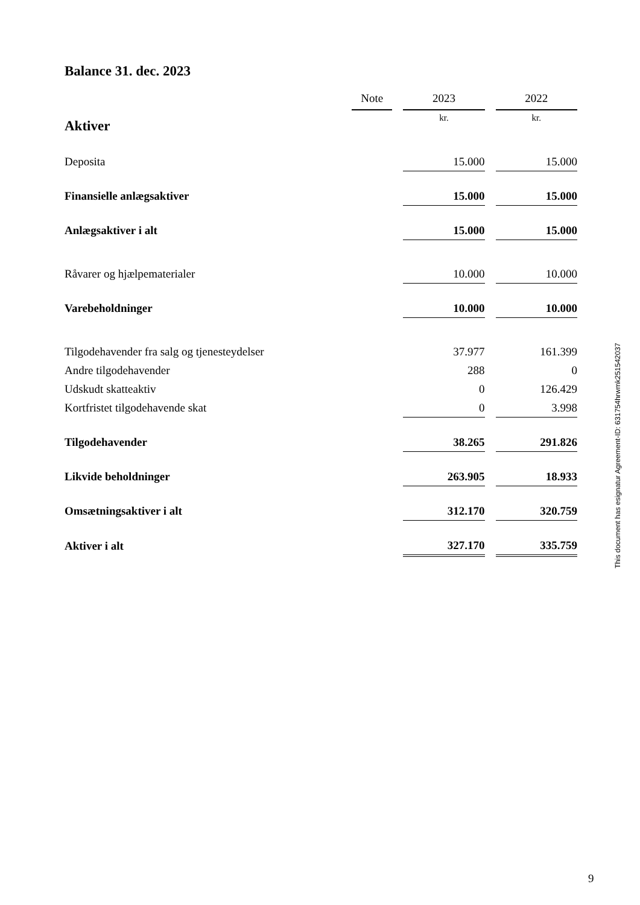Balance 31. dec. 2023
| | Note | | 2023 | | 2022 |
| Aktiver | | | kr. | | kr. |
| Deposita | | | 15.000 | | 15.000 |
| Finansielle anlægsaktiver | | | 15.000 | | 15.000 |
| Anlægsaktiver i alt | | | 15.000 | | 15.000 |
| Råvarer og hjælpematerialer | | | 10.000 | | 10.000 |
| Varebeholdninger | | | 10.000 | | 10.000 |
| Tilgodehavender fra salg og tjenesteydelser | | | 37.977 | | 161.399 |
| Andre tilgodehavender | | | 288 | | 0 |
| Udskudt skatteaktiv | | | 0 | | 126.429 |
| Kortfristet tilgodehavende skat | | | 0 | | 3.998 |
| Tilgodehavender | | | 38.265 | | 291.826 |
| Likvide beholdninger | | | 263.905 | | 18.933 |
| Omsætningsaktiver i alt | | | 312.170 | | 320.759 |
| Aktiver i alt | | | 327.170 | | 335.759 |
This document has esignatur Agreement-ID: 631754hrwmk251542037
9